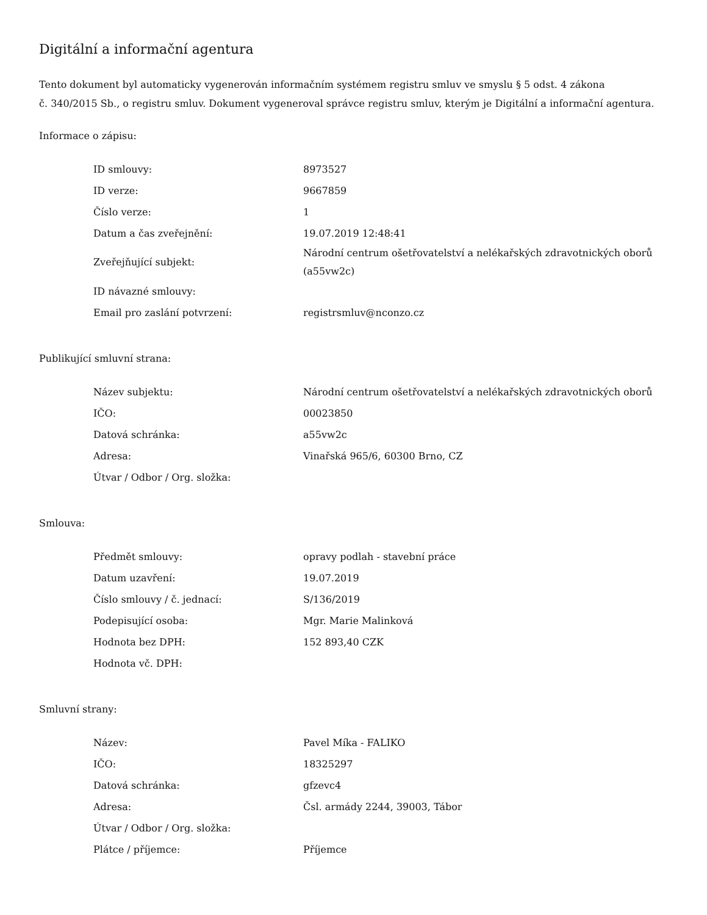Digitální a informační agentura
Tento dokument byl automaticky vygenerován informačním systémem registru smluv ve smyslu § 5 odst. 4 zákona
č. 340/2015 Sb., o registru smluv. Dokument vygeneroval správce registru smluv, kterým je Digitální a informační agentura.
Informace o zápisu:
| ID smlouvy: | 8973527 |
| ID verze: | 9667859 |
| Číslo verze: | 1 |
| Datum a čas zveřejnění: | 19.07.2019 12:48:41 |
| Zveřejňující subjekt: | Národní centrum ošetřovatelství a nelékařských zdravotnických oborů (a55vw2c) |
| ID návazné smlouvy: | |
| Email pro zaslání potvrzení: | registrsmluv@nconzo.cz |
Publikující smluvní strana:
| Název subjektu: | Národní centrum ošetřovatelství a nelékařských zdravotnických oborů |
| IČO: | 00023850 |
| Datová schránka: | a55vw2c |
| Adresa: | Vinařská 965/6, 60300 Brno, CZ |
| Útvar / Odbor / Org. složka: | |
Smlouva:
| Předmět smlouvy: | opravy podlah - stavební práce |
| Datum uzavření: | 19.07.2019 |
| Číslo smlouvy / č. jednací: | S/136/2019 |
| Podepisující osoba: | Mgr. Marie Malinková |
| Hodnota bez DPH: | 152 893,40 CZK |
| Hodnota vč. DPH: | |
Smluvní strany:
| Název: | Pavel Míka - FALIKO |
| IČO: | 18325297 |
| Datová schránka: | gfzevc4 |
| Adresa: | Čsl. armády 2244, 39003, Tábor |
| Útvar / Odbor / Org. složka: | |
| Plátce / příjemce: | Příjemce |